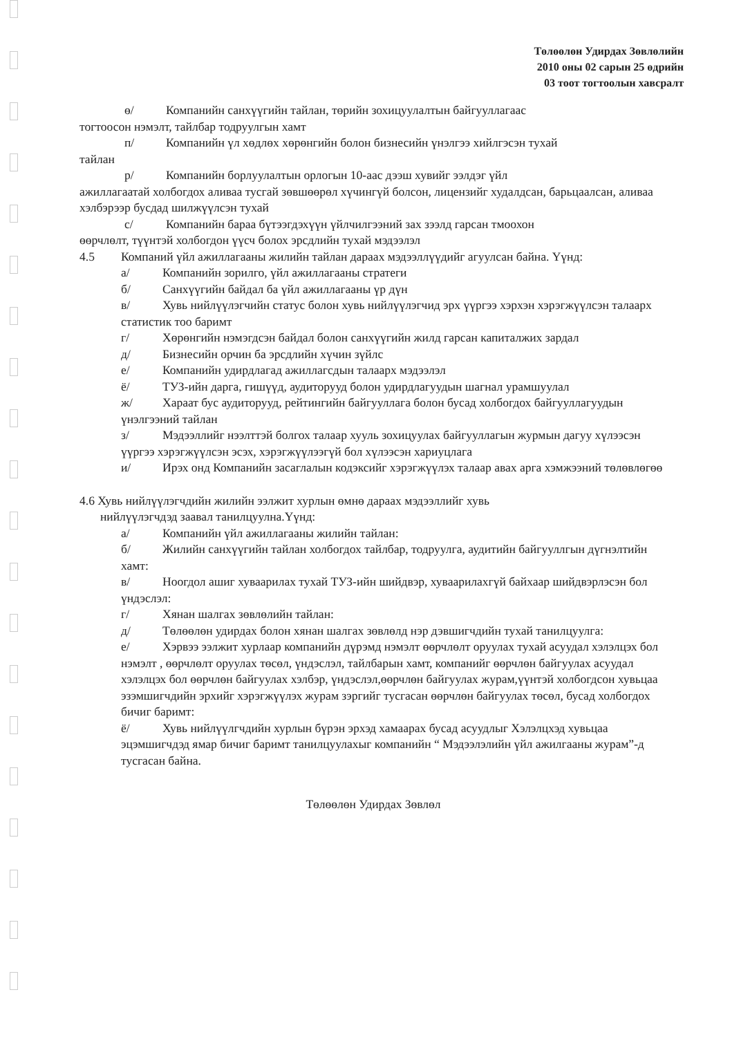Төлөөлөн Удирдах Зөвлөлийн
2010 оны 02 сарын 25 өдрийн
03 тоот тогтоолын хавсралт
ө/ Компанийн санхүүгийн тайлан, төрийн зохицуулалтын байгууллагаас
тогтоосон нэмэлт, тайлбар тодруулгын хамт
п/ Компанийн үл хөдлөх хөрөнгийн болон бизнесийн үнэлгээ хийлгэсэн тухай
тайлан
р/ Компанийн борлуулалтын орлогын 10-аас дээш хувийг ээлдэг үйл
ажиллагаатай холбогдох аливаа тусгай зөвшөөрөл хүчингүй болсон, лицензийг худалдсан, барьцаалсан, аливаа хэлбэрээр бусдад шилжүүлсэн тухай
с/ Компанийн бараа бүтээгдэхүүн үйлчилгээний зах зээлд гарсан тмоохон
өөрчлөлт, түүнтэй холбогдон үүсч болох эрсдлийн тухай мэдээлэл
4.5 Компаний үйл ажиллагааны жилийн тайлан дараах мэдээллүүдийг агуулсан байна. Үүнд:
а/ Компанийн зорилго, үйл ажиллагааны стратеги
б/ Санхүүгийн байдал ба үйл ажиллагааны үр дүн
в/ Хувь нийлүүлэгчийн статус болон хувь нийлүүлэгчид эрх үүргээ хэрхэн хэрэгжүүлсэн талаарх статистик тоо баримт
г/ Хөрөнгийн нэмэгдсэн байдал болон санхүүгийн жилд гарсан капиталжих зардал
д/ Бизнесийн орчин ба эрсдлийн хүчин зүйлс
е/ Компанийн удирдлагад ажиллагсдын талаарх мэдээлэл
ё/ ТУЗ-ийн дарга, гишүүд, аудиторууд болон удирдлагуудын шагнал урамшуулал
ж/ Хараат бус аудиторууд, рейтингийн байгууллага болон бусад холбогдох байгууллагуудын үнэлгээний тайлан
з/ Мэдээллийг нээлттэй болгох талаар хууль зохицуулах байгууллагын журмын дагуу хүлээсэн үүргээ хэрэгжүүлсэн эсэх, хэрэгжүүлээгүй бол хүлээсэн хариуцлага
и/ Ирэх онд Компанийн засаглалын кодэксийг хэрэгжүүлэх талаар авах арга хэмжээний төлөвлөгөө
4.6 Хувь нийлүүлэгчдийн жилийн ээлжит хурлын өмнө дараах мэдээллийг хувь
нийлүүлэгчдэд заавал танилцуулна.Үүнд:
а/ Компанийн үйл ажиллагааны жилийн тайлан:
б/ Жилийн санхүүгийн тайлан холбогдох тайлбар, тодруулга, аудитийн байгууллгын дүгнэлтийн хамт:
в/ Ноогдол ашиг хуваарилах тухай ТУЗ-ийн шийдвэр, хуваарилахгүй байхаар шийдвэрлэсэн бол үндэслэл:
г/ Хянан шалгах зөвлөлийн тайлан:
д/ Төлөөлөн удирдах болон хянан шалгах зөвлөлд нэр дэвшигчдийн тухай танилцуулга:
е/ Хэрвээ ээлжит хурлаар компанийн дүрэмд нэмэлт өөрчлөлт оруулах тухай асуудал хэлэлцэх бол нэмэлт , өөрчлөлт оруулах төсөл, үндэслэл, тайлбарын хамт, компанийг өөрчлөн байгуулах асуудал хэлэлцэх бол өөрчлөн байгуулах хэлбэр, үндэслэл,өөрчлөн байгуулах журам,үүнтэй холбогдсон хувьцаа эзэмшигчдийн эрхийг хэрэгжүүлэх журам зэргийг тусгасан өөрчлөн байгуулах төсөл, бусад холбогдох бичиг баримт:
ё/ Хувь нийлүүлгчдийн хурлын бүрэн эрхэд хамаарах бусад асуудлыг Хэлэлцхэд хувьцаа эцэмшигчдэд ямар бичиг баримт танилцуулахыг компанийн “ Мэдээлэлийн үйл ажилгааны журам”-д тусгасан байна.
Төлөөлөн Удирдах Зөвлөл